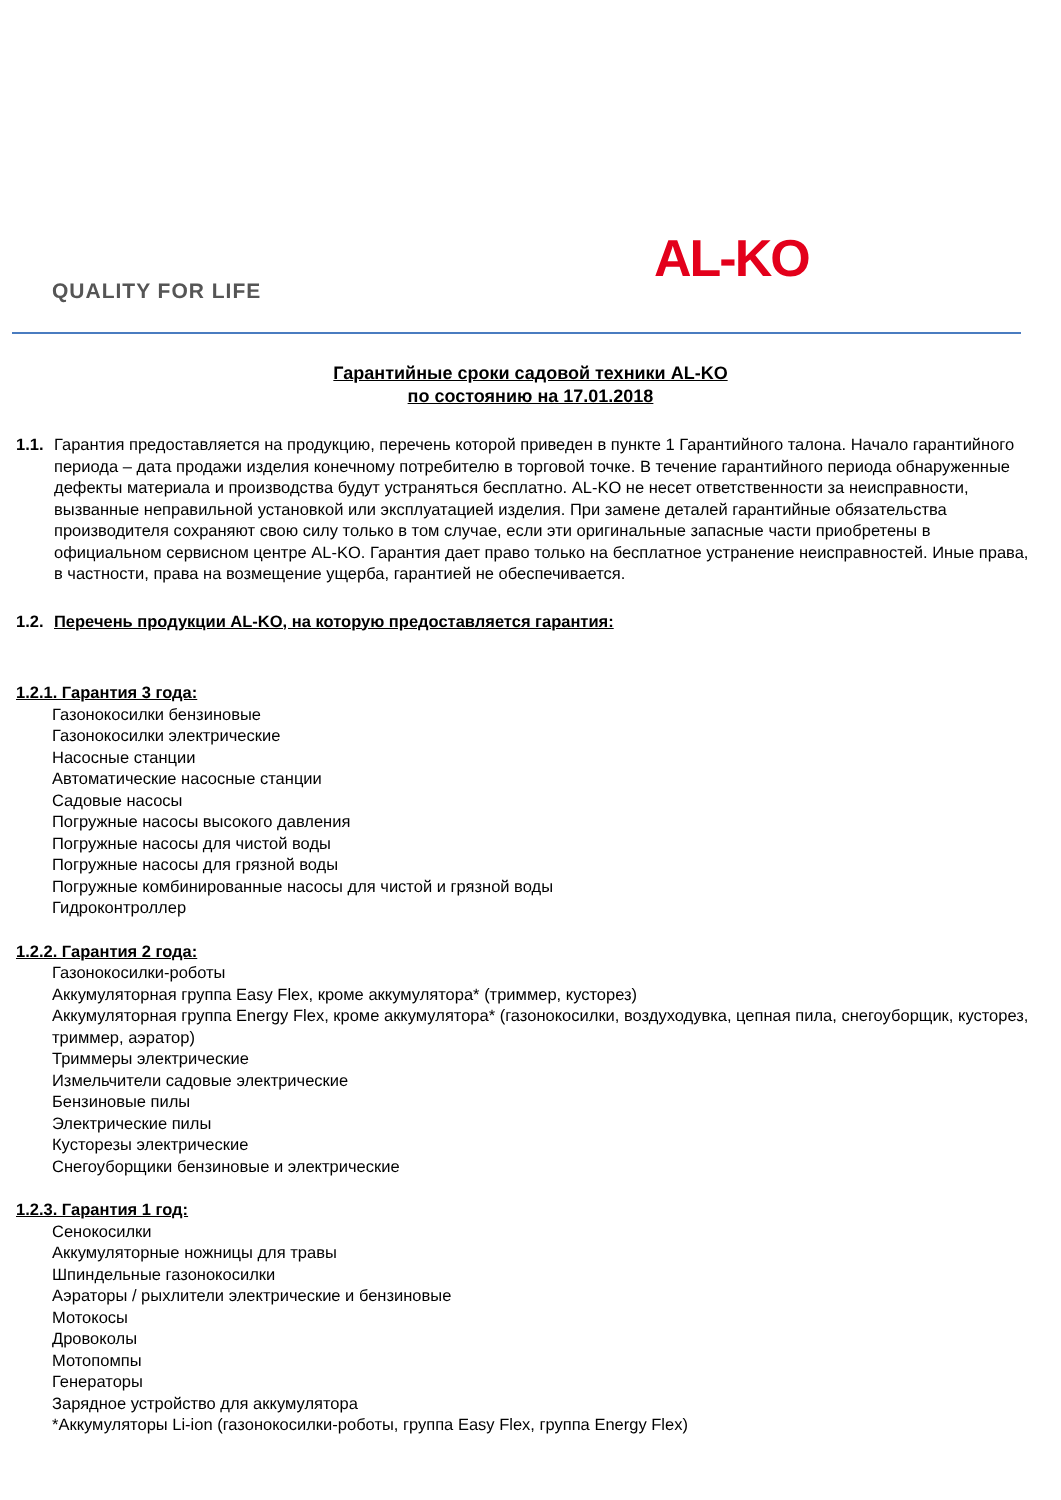QUALITY FOR LIFE AL-KO
Гарантийные сроки садовой техники AL-KO
по состоянию на 17.01.2018
1.1.
Гарантия предоставляется на продукцию, перечень которой приведен в пункте 1 Гарантийного талона. Начало гарантийного периода – дата продажи изделия конечному потребителю в торговой точке. В течение гарантийного периода обнаруженные дефекты материала и производства будут устраняться бесплатно. AL-KO не несет ответственности за неисправности, вызванные неправильной установкой или эксплуатацией изделия. При замене деталей гарантийные обязательства производителя сохраняют свою силу только в том случае, если эти оригинальные запасные части приобретены в официальном сервисном центре AL-KO. Гарантия дает право только на бесплатное устранение неисправностей. Иные права, в частности, права на возмещение ущерба, гарантией не обеспечивается.
1.2.
Перечень продукции AL-KO, на которую предоставляется гарантия:
1.2.1. Гарантия 3 года:
Газонокосилки бензиновые
Газонокосилки электрические
Насосные станции
Автоматические насосные станции
Садовые насосы
Погружные насосы высокого давления
Погружные насосы для чистой воды
Погружные насосы для грязной воды
Погружные комбинированные насосы для чистой и грязной воды
Гидроконтроллер
1.2.2. Гарантия 2 года:
Газонокосилки-роботы
Аккумуляторная группа Easy Flex, кроме аккумулятора* (триммер, кусторез)
Аккумуляторная группа Energy Flex, кроме аккумулятора* (газонокосилки, воздуходувка, цепная пила, снегоуборщик, кусторез, триммер, аэратор)
Триммеры электрические
Измельчители садовые электрические
Бензиновые пилы
Электрические пилы
Кусторезы электрические
Снегоуборщики бензиновые и электрические
1.2.3. Гарантия 1 год:
Сенокосилки
Аккумуляторные ножницы для травы
Шпиндельные газонокосилки
Аэраторы / рыхлители электрические и бензиновые
Мотокосы
Дровоколы
Мотопомпы
Генераторы
Зарядное устройство для аккумулятора
*Аккумуляторы Li-ion (газонокосилки-роботы, группа Easy Flex, группа Energy Flex)